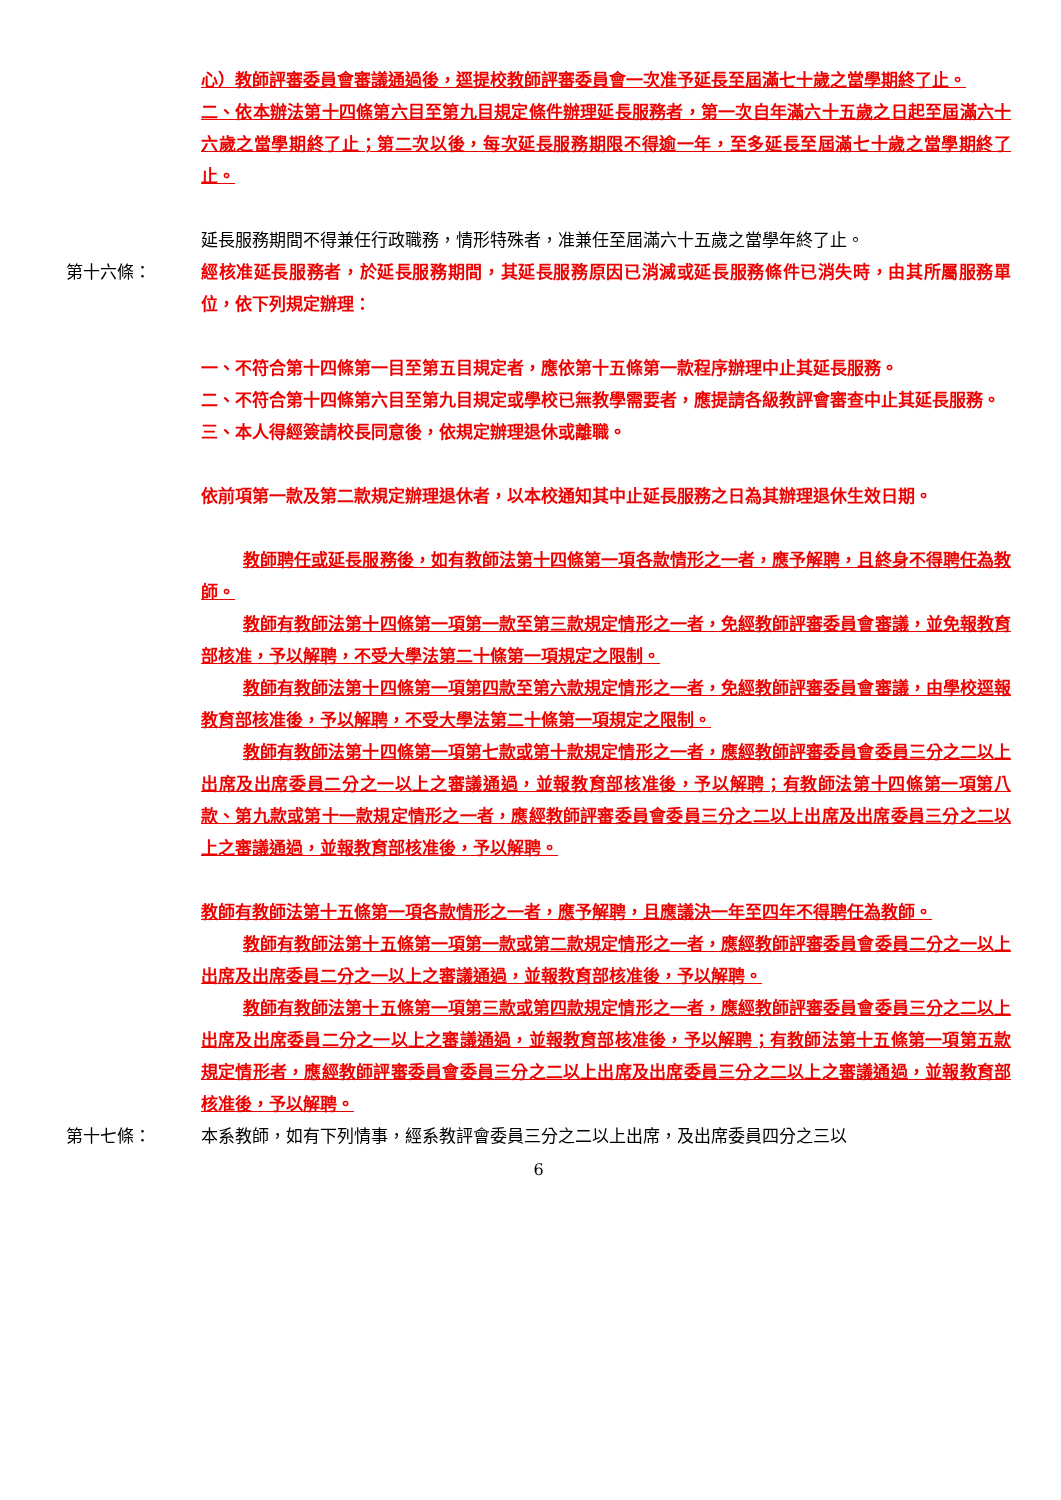心）教師評審委員會審議通過後，逕提校教師評審委員會一次准予延長至屆滿七十歲之當學期終了止。
二、依本辦法第十四條第六目至第九目規定條件辦理延長服務者，第一次自年滿六十五歲之日起至屆滿六十六歲之當學期終了止；第二次以後，每次延長服務期限不得逾一年，至多延長至屆滿七十歲之當學期終了止。
延長服務期間不得兼任行政職務，情形特殊者，准兼任至屆滿六十五歲之當學年終了止。
第十六條： 經核准延長服務者，於延長服務期間，其延長服務原因已消滅或延長服務條件已消失時，由其所屬服務單位，依下列規定辦理：
一、不符合第十四條第一目至第五目規定者，應依第十五條第一款程序辦理中止其延長服務。
二、不符合第十四條第六目至第九目規定或學校已無教學需要者，應提請各級教評會審查中止其延長服務。
三、本人得經簽請校長同意後，依規定辦理退休或離職。
依前項第一款及第二款規定辦理退休者，以本校通知其中止延長服務之日為其辦理退休生效日期。
教師聘任或延長服務後，如有教師法第十四條第一項各款情形之一者，應予解聘，且終身不得聘任為教師。
教師有教師法第十四條第一項第一款至第三款規定情形之一者，免經教師評審委員會審議，並免報教育部核准，予以解聘，不受大學法第二十條第一項規定之限制。
教師有教師法第十四條第一項第四款至第六款規定情形之一者，免經教師評審委員會審議，由學校逕報教育部核准後，予以解聘，不受大學法第二十條第一項規定之限制。
教師有教師法第十四條第一項第七款或第十款規定情形之一者，應經教師評審委員會委員三分之二以上出席及出席委員二分之一以上之審議通過，並報教育部核准後，予以解聘；有教師法第十四條第一項第八款、第九款或第十一款規定情形之一者，應經教師評審委員會委員三分之二以上出席及出席委員三分之二以上之審議通過，並報教育部核准後，予以解聘。
教師有教師法第十五條第一項各款情形之一者，應予解聘，且應議決一年至四年不得聘任為教師。
教師有教師法第十五條第一項第一款或第二款規定情形之一者，應經教師評審委員會委員二分之一以上出席及出席委員二分之一以上之審議通過，並報教育部核准後，予以解聘。
教師有教師法第十五條第一項第三款或第四款規定情形之一者，應經教師評審委員會委員三分之二以上出席及出席委員二分之一以上之審議通過，並報教育部核准後，予以解聘；有教師法第十五條第一項第五款規定情形者，應經教師評審委員會委員三分之二以上出席及出席委員三分之二以上之審議通過，並報教育部核准後，予以解聘。
第十七條： 本系教師，如有下列情事，經系教評會委員三分之二以上出席，及出席委員四分之三以
6